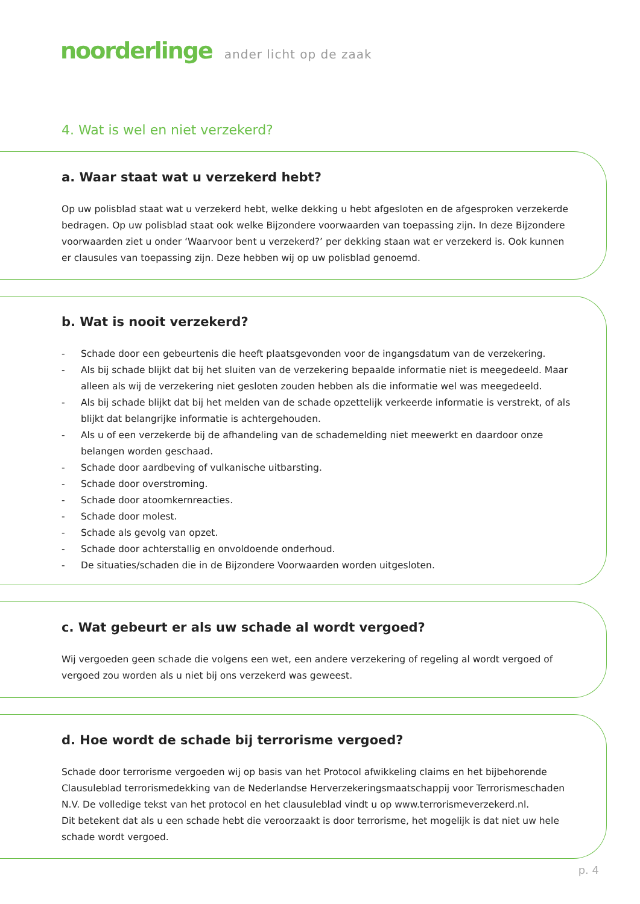noorderlinge ander licht op de zaak
4. Wat is wel en niet verzekerd?
a. Waar staat wat u verzekerd hebt?
Op uw polisblad staat wat u verzekerd hebt, welke dekking u hebt afgesloten en de afgesproken verzekerde bedragen. Op uw polisblad staat ook welke Bijzondere voorwaarden van toepassing zijn. In deze Bijzondere voorwaarden ziet u onder ‘Waarvoor bent u verzekerd?’ per dekking staan wat er verzekerd is. Ook kunnen er clausules van toepassing zijn. Deze hebben wij op uw polisblad genoemd.
b. Wat is nooit verzekerd?
- Schade door een gebeurtenis die heeft plaatsgevonden voor de ingangsdatum van de verzekering.
- Als bij schade blijkt dat bij het sluiten van de verzekering bepaalde informatie niet is meegedeeld. Maar alleen als wij de verzekering niet gesloten zouden hebben als die informatie wel was meegedeeld.
- Als bij schade blijkt dat bij het melden van de schade opzettelijk verkeerde informatie is verstrekt, of als blijkt dat belangrijke informatie is achtergehouden.
- Als u of een verzekerde bij de afhandeling van de schademelding niet meewerkt en daardoor onze belangen worden geschaad.
- Schade door aardbeving of vulkanische uitbarsting.
- Schade door overstroming.
- Schade door atoomkernreacties.
- Schade door molest.
- Schade als gevolg van opzet.
- Schade door achterstallig en onvoldoende onderhoud.
- De situaties/schaden die in de Bijzondere Voorwaarden worden uitgesloten.
c. Wat gebeurt er als uw schade al wordt vergoed?
Wij vergoeden geen schade die volgens een wet, een andere verzekering of regeling al wordt vergoed of vergoed zou worden als u niet bij ons verzekerd was geweest.
d. Hoe wordt de schade bij terrorisme vergoed?
Schade door terrorisme vergoeden wij op basis van het Protocol afwikkeling claims en het bijbehorende Clausuleblad terrorismedekking van de Nederlandse Herverzekeringsmaatschappij voor Terrorismeschaden N.V. De volledige tekst van het protocol en het clausuleblad vindt u op www.terrorismeverzekerd.nl.
Dit betekent dat als u een schade hebt die veroorzaakt is door terrorisme, het mogelijk is dat niet uw hele schade wordt vergoed.
p. 4